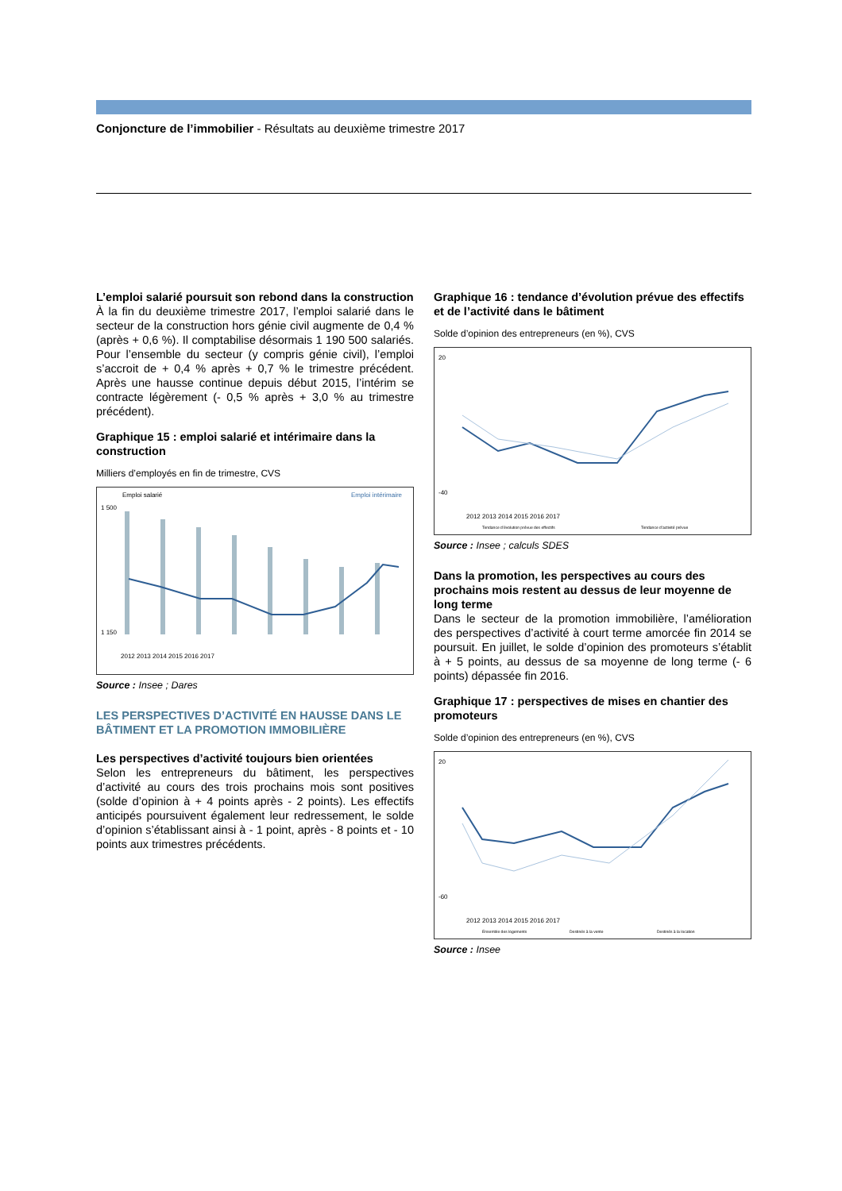Conjoncture de l’immobilier - Résultats au deuxième trimestre 2017
L’emploi salarié poursuit son rebond dans la construction
À la fin du deuxième trimestre 2017, l’emploi salarié dans le secteur de la construction hors génie civil augmente de 0,4 % (après + 0,6 %). Il comptabilise désormais 1 190 500 salariés. Pour l’ensemble du secteur (y compris génie civil), l’emploi s’accroit de + 0,4 % après + 0,7 % le trimestre précédent. Après une hausse continue depuis début 2015, l’intérim se contracte légèrement (- 0,5 % après + 3,0 % au trimestre précédent).
Graphique 15 : emploi salarié et intérimaire dans la construction
Milliers d’employés en fin de trimestre, CVS
Emploi salarié
Emploi intérimaire
1 500
1 150
2012 2013 2014 2015 2016 2017
Source : Insee ; Dares
LES PERSPECTIVES D’ACTIVITÉ EN HAUSSE DANS LE BÂTIMENT ET LA PROMOTION IMMOBILIÈRE
Les perspectives d’activité toujours bien orientées
Selon les entrepreneurs du bâtiment, les perspectives d’activité au cours des trois prochains mois sont positives (solde d’opinion à + 4 points après - 2 points). Les effectifs anticipés poursuivent également leur redressement, le solde d’opinion s’établissant ainsi à - 1 point, après - 8 points et - 10 points aux trimestres précédents.
Graphique 16 : tendance d’évolution prévue des effectifs et de l’activité dans le bâtiment
Solde d’opinion des entrepreneurs (en %), CVS
20
-40
2012 2013 2014 2015 2016 2017
Tendance d’évolution prévue des effectifs
Tendance d’activité prévue
Source : Insee ; calculs SDES
Dans la promotion, les perspectives au cours des prochains mois restent au dessus de leur moyenne de long terme
Dans le secteur de la promotion immobilière, l’amélioration des perspectives d’activité à court terme amorcée fin 2014 se poursuit. En juillet, le solde d’opinion des promoteurs s’établit à + 5 points, au dessus de sa moyenne de long terme (- 6 points) dépassée fin 2016.
Graphique 17 : perspectives de mises en chantier des promoteurs
Solde d’opinion des entrepreneurs (en %), CVS
20
-60
2012 2013 2014 2015 2016 2017
Ensemble des logements
Destinés à la vente
Destinés à la location
Source : Insee